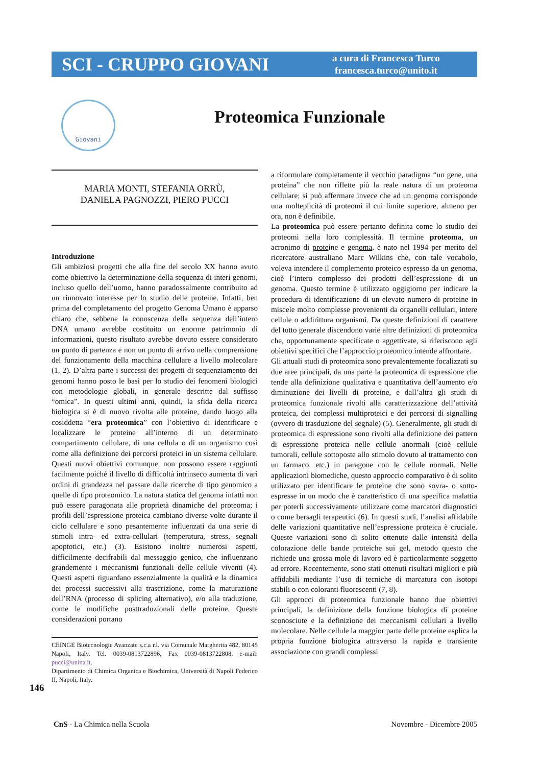SCI - CRUPPO GIOVANI
a cura di Francesca Turco
francesca.turco@unito.it
Giovani
Proteomica Funzionale
MARIA MONTI, STEFANIA ORRÙ,
DANIELA PAGNOZZI, PIERO PUCCI
Introduzione
Gli ambiziosi progetti che alla fine del secolo XX hanno avuto come obiettivo la determinazione della sequenza di interi genomi, incluso quello dell’uomo, hanno paradossalmente contribuito ad un rinnovato interesse per lo studio delle proteine. Infatti, ben prima del completamento del progetto Genoma Umano è apparso chiaro che, sebbene la conoscenza della sequenza dell’intero DNA umano avrebbe costituito un enorme patrimonio di informazioni, questo risultato avrebbe dovuto essere considerato un punto di partenza e non un punto di arrivo nella comprensione del funzionamento della macchina cellulare a livello molecolare (1, 2). D’altra parte i successi dei progetti di sequenziamento dei genomi hanno posto le basi per lo studio dei fenomeni biologici con metodologie globali, in generale descritte dal suffisso “omica”. In questi ultimi anni, quindi, la sfida della ricerca biologica si è di nuovo rivolta alle proteine, dando luogo alla cosiddetta “era proteomica” con l’obiettivo di identificare e localizzare le proteine all’interno di un determinato compartimento cellulare, di una cellula o di un organismo così come alla definizione dei percorsi proteici in un sistema cellulare. Questi nuovi obiettivi comunque, non possono essere raggiunti facilmente poiché il livello di difficoltà intrinseco aumenta di vari ordini di grandezza nel passare dalle ricerche di tipo genomico a quelle di tipo proteomico. La natura statica del genoma infatti non può essere paragonata alle proprietà dinamiche del proteoma; i profili dell’espressione proteica cambiano diverse volte durante il ciclo cellulare e sono pesantemente influenzati da una serie di stimoli intra- ed extra-cellulari (temperatura, stress, segnali apoptotici, etc.) (3). Esistono inoltre numerosi aspetti, difficilmente decifrabili dal messaggio genico, che influenzano grandemente i meccanismi funzionali delle cellule viventi (4). Questi aspetti riguardano essenzialmente la qualità e la dinamica dei processi successivi alla trascrizione, come la maturazione dell’RNA (processo di splicing alternativo), e/o alla traduzione, come le modifiche posttraduzionali delle proteine. Queste considerazioni portano
CEINGE Biotecnologie Avanzate s.c.a r.l. via Comunale Margherita 482, 80145 Napoli, Italy. Tel. 0039-0813722896, Fax 0039-0813722808, e-mail: pucci@unina.it.
Dipartimento di Chimica Organica e Biochimica, Università di Napoli Federico II, Napoli, Italy.
a riformulare completamente il vecchio paradigma “un gene, una proteina” che non riflette più la reale natura di un proteoma cellulare; si può affermare invece che ad un genoma corrisponde una molteplicità di proteomi il cui limite superiore, almeno per ora, non è definibile.
La proteomica può essere pertanto definita come lo studio dei proteomi nella loro complessità. Il termine proteoma, un acronimo di proteine e genoma, è nato nel 1994 per merito del ricercatore australiano Marc Wilkins che, con tale vocabolo, voleva intendere il complemento proteico espresso da un genoma, cioè l’intero complesso dei prodotti dell’espressione di un genoma. Questo termine è utilizzato oggigiorno per indicare la procedura di identificazione di un elevato numero di proteine in miscele molto complesse provenienti da organelli cellulari, intere cellule o addirittura organismi. Da queste definizioni di carattere del tutto generale discendono varie altre definizioni di proteomica che, opportunamente specificate o aggettivate, si riferiscono agli obiettivi specifici che l’approccio proteomico intende affrontare.
Gli attuali studi di proteomica sono prevalentemente focalizzati su due aree principali, da una parte la proteomica di espressione che tende alla definizione qualitativa e quantitativa dell’aumento e/o diminuzione dei livelli di proteine, e dall’altra gli studi di proteomica funzionale rivolti alla caratterizzazione dell’attività proteica, dei complessi multiproteici e dei percorsi di signalling (ovvero di trasduzione del segnale) (5). Generalmente, gli studi di proteomica di espressione sono rivolti alla definizione dei pattern di espressione proteica nelle cellule anormali (cioè cellule tumorali, cellule sottoposte allo stimolo dovuto al trattamento con un farmaco, etc.) in paragone con le cellule normali. Nelle applicazioni biomediche, questo approccio comparativo è di solito utilizzato per identificare le proteine che sono sovra- o sotto-espresse in un modo che è caratteristico di una specifica malattia per poterli successivamente utilizzare come marcatori diagnostici o come bersagli terapeutici (6). In questi studi, l’analisi affidabile delle variazioni quantitative nell’espressione proteica è cruciale. Queste variazioni sono di solito ottenute dalle intensità della colorazione delle bande proteiche sui gel, metodo questo che richiede una grossa mole di lavoro ed è particolarmente soggetto ad errore. Recentemente, sono stati ottenuti risultati migliori e più affidabili mediante l’uso di tecniche di marcatura con isotopi stabili o con coloranti fluorescenti (7, 8).
Gli approcci di proteomica funzionale hanno due obiettivi principali, la definizione della funzione biologica di proteine sconosciute e la definizione dei meccanismi cellulari a livello molecolare. Nelle cellule la maggior parte delle proteine esplica la propria funzione biologica attraverso la rapida e transiente associazione con grandi complessi
146
CnS - La Chimica nella Scuola Novembre - Dicembre 2005